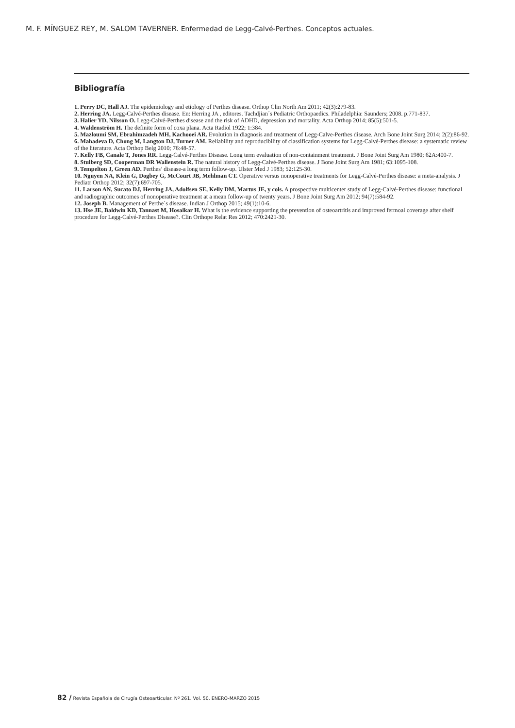M. F. MÍNGUEZ REY, M. SALOM TAVERNER. Enfermedad de Legg-Calvé-Perthes. Conceptos actuales.
Bibliografía
1. Perry DC, Hall AJ. The epidemiology and etiology of Perthes disease. Orthop Clin North Am 2011; 42(3):279-83.
2. Herring JA. Legg-Calvé-Perthes disease. En: Herring JA , editores. Tachdjian´s Pediatric Orthopaedics. Philadelphia: Saunders; 2008. p.771-837.
3. Halier YD, Nilsson O. Legg-Calvé-Perthes disease and the risk of ADHD, depression and mortality. Acta Orthop 2014; 85(5):501-5.
4. Waldenström H. The definite form of coxa plana. Acta Radiol 1922; 1:384.
5. Mazloumi SM, Ebrahimzadeh MH, Kachooei AR. Evolution in diagnosis and treatment of Legg-Calve-Perthes disease. Arch Bone Joint Surg 2014; 2(2):86-92.
6. Mahadeva D, Chong M, Langton DJ, Turner AM. Reliability and reproducibility of classification systems for Legg-Calvé-Perthes disease: a systematic review of the literature. Acta Orthop Belg 2010; 76:48-57.
7. Kelly FB, Canale T, Jones RR. Legg-Calvé-Perthes Disease. Long term evaluation of non-containment treatment. J Bone Joint Surg Am 1980; 62A:400-7.
8. Stulberg SD, Cooperman DR Wallenstein R. The natural history of Legg-Calvé-Perthes disease. J Bone Joint Surg Am 1981; 63:1095-108.
9. Tempelton J, Green AD. Perthes’ disease-a long term follow-up. Ulster Med J 1983; 52:125-30.
10. Nguyen NA, Klein G, Dogbey G, McCourt JB, Mehlman CT. Operative versus nonoperative treatments for Legg-Calvé-Perthes disease: a meta-analysis. J Pediatr Orthop 2012; 32(7):697-705.
11. Larson AN, Sucato DJ, Herring JA, Adolfsen SE, Kelly DM, Martus JE, y cols. A prospective multicenter study of Legg-Calvé-Perthes disease: functional and radiographic outcomes of nonoperative treatment at a mean follow-up of twenty years. J Bone Joint Surg Am 2012; 94(7):584-92.
12. Joseph B. Management of Perthe´s disease. Indian J Orthop 2015; 49(1):10-6.
13. Hse JE, Baldwin KD, Tannast M, Hosalkar H. What is the evidence supporting the prevention of osteoartritis and improved fermoal coverage after shelf procedure for Legg-Calvé-Perthes Disease?. Clin Orthope Relat Res 2012; 470:2421-30.
82 / Revista Española de Cirugía Osteoarticular. Nº 261. Vol. 50. ENERO-MARZO 2015